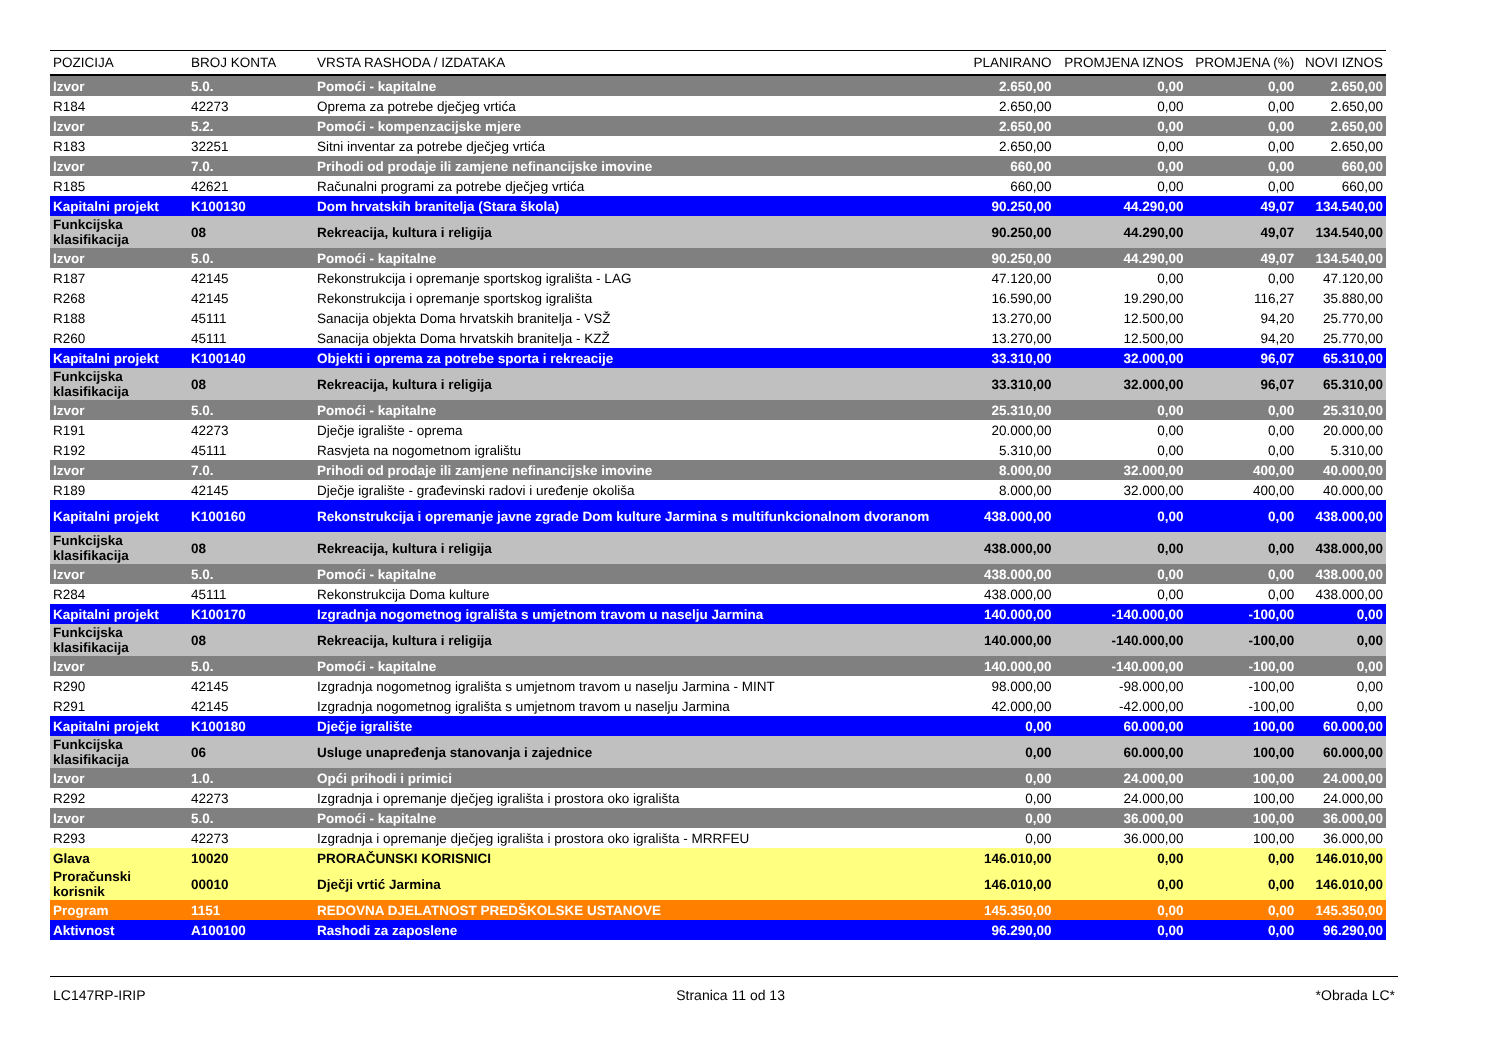| POZICIJA | BROJ KONTA | VRSTA RASHODA / IZDATAKA | PLANIRANO | PROMJENA IZNOS | PROMJENA (%) | NOVI IZNOS |
| --- | --- | --- | --- | --- | --- | --- |
| Izvor | 5.0. | Pomoći - kapitalne | 2.650,00 | 0,00 | 0,00 | 2.650,00 |
| R184 | 42273 | Oprema za potrebe dječjeg vrtića | 2.650,00 | 0,00 | 0,00 | 2.650,00 |
| Izvor | 5.2. | Pomoći - kompenzacijske mjere | 2.650,00 | 0,00 | 0,00 | 2.650,00 |
| R183 | 32251 | Sitni inventar za potrebe dječjeg vrtića | 2.650,00 | 0,00 | 0,00 | 2.650,00 |
| Izvor | 7.0. | Prihodi od prodaje ili zamjene nefinancijske imovine | 660,00 | 0,00 | 0,00 | 660,00 |
| R185 | 42621 | Računalni programi za potrebe dječjeg vrtića | 660,00 | 0,00 | 0,00 | 660,00 |
| Kapitalni projekt | K100130 | Dom hrvatskih branitelja (Stara škola) | 90.250,00 | 44.290,00 | 49,07 | 134.540,00 |
| Funkcijska klasifikacija | 08 | Rekreacija, kultura i religija | 90.250,00 | 44.290,00 | 49,07 | 134.540,00 |
| Izvor | 5.0. | Pomoći - kapitalne | 90.250,00 | 44.290,00 | 49,07 | 134.540,00 |
| R187 | 42145 | Rekonstrukcija i opremanje sportskog igrališta - LAG | 47.120,00 | 0,00 | 0,00 | 47.120,00 |
| R268 | 42145 | Rekonstrukcija i opremanje sportskog igrališta | 16.590,00 | 19.290,00 | 116,27 | 35.880,00 |
| R188 | 45111 | Sanacija objekta Doma hrvatskih branitelja - VSŽ | 13.270,00 | 12.500,00 | 94,20 | 25.770,00 |
| R260 | 45111 | Sanacija objekta Doma hrvatskih branitelja - KZŽ | 13.270,00 | 12.500,00 | 94,20 | 25.770,00 |
| Kapitalni projekt | K100140 | Objekti i oprema za potrebe sporta i rekreacije | 33.310,00 | 32.000,00 | 96,07 | 65.310,00 |
| Funkcijska klasifikacija | 08 | Rekreacija, kultura i religija | 33.310,00 | 32.000,00 | 96,07 | 65.310,00 |
| Izvor | 5.0. | Pomoći - kapitalne | 25.310,00 | 0,00 | 0,00 | 25.310,00 |
| R191 | 42273 | Dječje igralište - oprema | 20.000,00 | 0,00 | 0,00 | 20.000,00 |
| R192 | 45111 | Rasvjeta na nogometnom igralištu | 5.310,00 | 0,00 | 0,00 | 5.310,00 |
| Izvor | 7.0. | Prihodi od prodaje ili zamjene nefinancijske imovine | 8.000,00 | 32.000,00 | 400,00 | 40.000,00 |
| R189 | 42145 | Dječje igralište - građevinski radovi i uređenje okoliša | 8.000,00 | 32.000,00 | 400,00 | 40.000,00 |
| Kapitalni projekt | K100160 | Rekonstrukcija i opremanje javne zgrade Dom kulture Jarmina s multifunkcionalnom dvoranom | 438.000,00 | 0,00 | 0,00 | 438.000,00 |
| Funkcijska klasifikacija | 08 | Rekreacija, kultura i religija | 438.000,00 | 0,00 | 0,00 | 438.000,00 |
| Izvor | 5.0. | Pomoći - kapitalne | 438.000,00 | 0,00 | 0,00 | 438.000,00 |
| R284 | 45111 | Rekonstrukcija Doma kulture | 438.000,00 | 0,00 | 0,00 | 438.000,00 |
| Kapitalni projekt | K100170 | Izgradnja nogometnog igrališta s umjetnom travom u naselju Jarmina | 140.000,00 | -140.000,00 | -100,00 | 0,00 |
| Funkcijska klasifikacija | 08 | Rekreacija, kultura i religija | 140.000,00 | -140.000,00 | -100,00 | 0,00 |
| Izvor | 5.0. | Pomoći - kapitalne | 140.000,00 | -140.000,00 | -100,00 | 0,00 |
| R290 | 42145 | Izgradnja nogometnog igrališta s umjetnom travom u naselju Jarmina - MINT | 98.000,00 | -98.000,00 | -100,00 | 0,00 |
| R291 | 42145 | Izgradnja nogometnog igrališta s umjetnom travom u naselju Jarmina | 42.000,00 | -42.000,00 | -100,00 | 0,00 |
| Kapitalni projekt | K100180 | Dječje igralište | 0,00 | 60.000,00 | 100,00 | 60.000,00 |
| Funkcijska klasifikacija | 06 | Usluge unapređenja stanovanja i zajednice | 0,00 | 60.000,00 | 100,00 | 60.000,00 |
| Izvor | 1.0. | Opći prihodi i primici | 0,00 | 24.000,00 | 100,00 | 24.000,00 |
| R292 | 42273 | Izgradnja i opremanje dječjeg igrališta i prostora oko igrališta | 0,00 | 24.000,00 | 100,00 | 24.000,00 |
| Izvor | 5.0. | Pomoći - kapitalne | 0,00 | 36.000,00 | 100,00 | 36.000,00 |
| R293 | 42273 | Izgradnja i opremanje dječjeg igrališta i prostora oko igrališta - MRRFEU | 0,00 | 36.000,00 | 100,00 | 36.000,00 |
| Glava | 10020 | PRORAČUNSKI KORISNICI | 146.010,00 | 0,00 | 0,00 | 146.010,00 |
| Proračunski korisnik | 00010 | Dječji vrtić Jarmina | 146.010,00 | 0,00 | 0,00 | 146.010,00 |
| Program | 1151 | REDOVNA DJELATNOST PREDŠKOLSKE USTANOVE | 145.350,00 | 0,00 | 0,00 | 145.350,00 |
| Aktivnost | A100100 | Rashodi za zaposlene | 96.290,00 | 0,00 | 0,00 | 96.290,00 |
LC147RP-IRIP Stranica 11 od 13 *Obrada LC*